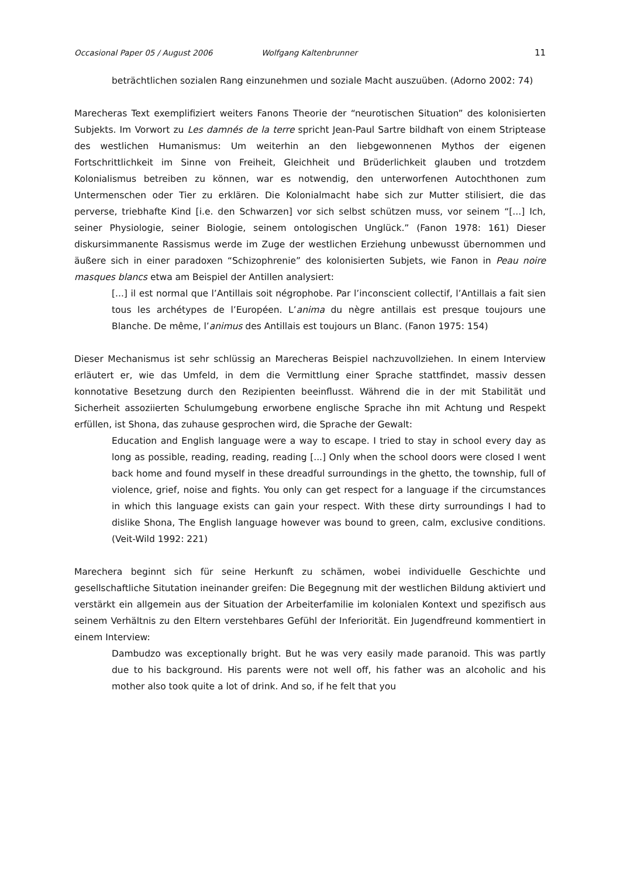Occasional Paper 05 / August 2006 Wolfgang Kaltenbrunner 11
beträchtlichen sozialen Rang einzunehmen und soziale Macht auszuüben. (Adorno 2002: 74)
Marecheras Text exemplifiziert weiters Fanons Theorie der “neurotischen Situation” des kolonisierten Subjekts. Im Vorwort zu Les damnés de la terre spricht Jean-Paul Sartre bildhaft von einem Striptease des westlichen Humanismus: Um weiterhin an den liebgewonnenen Mythos der eigenen Fortschrittlichkeit im Sinne von Freiheit, Gleichheit und Brüderlichkeit glauben und trotzdem Kolonialismus betreiben zu können, war es notwendig, den unterworfenen Autochthonen zum Untermenschen oder Tier zu erklären. Die Kolonialmacht habe sich zur Mutter stilisiert, die das perverse, triebhafte Kind [i.e. den Schwarzen] vor sich selbst schützen muss, vor seinem “[...] Ich, seiner Physiologie, seiner Biologie, seinem ontologischen Unglück.” (Fanon 1978: 161) Dieser diskursimmanente Rassismus werde im Zuge der westlichen Erziehung unbewusst übernommen und äußere sich in einer paradoxen “Schizophrenie” des kolonisierten Subjets, wie Fanon in Peau noire masques blancs etwa am Beispiel der Antillen analysiert:
[...] il est normal que l’Antillais soit négrophobe. Par l’inconscient collectif, l’Antillais a fait sien tous les archétypes de l’Européen. L’anima du nègre antillais est presque toujours une Blanche. De même, l’animus des Antillais est toujours un Blanc. (Fanon 1975: 154)
Dieser Mechanismus ist sehr schlüssig an Marecheras Beispiel nachzuvollziehen. In einem Interview erläutert er, wie das Umfeld, in dem die Vermittlung einer Sprache stattfindet, massiv dessen konnotative Besetzung durch den Rezipienten beeinflusst. Während die in der mit Stabilität und Sicherheit assoziierten Schulumgebung erworbene englische Sprache ihn mit Achtung und Respekt erfüllen, ist Shona, das zuhause gesprochen wird, die Sprache der Gewalt:
Education and English language were a way to escape. I tried to stay in school every day as long as possible, reading, reading, reading [...] Only when the school doors were closed I went back home and found myself in these dreadful surroundings in the ghetto, the township, full of violence, grief, noise and fights. You only can get respect for a language if the circumstances in which this language exists can gain your respect. With these dirty surroundings I had to dislike Shona, The English language however was bound to green, calm, exclusive conditions. (Veit-Wild 1992: 221)
Marechera beginnt sich für seine Herkunft zu schämen, wobei individuelle Geschichte und gesellschaftliche Situtation ineinander greifen: Die Begegnung mit der westlichen Bildung aktiviert und verstärkt ein allgemein aus der Situation der Arbeiterfamilie im kolonialen Kontext und spezifisch aus seinem Verhältnis zu den Eltern verstehbares Gefühl der Inferiorität. Ein Jugendfreund kommentiert in einem Interview:
Dambudzo was exceptionally bright. But he was very easily made paranoid. This was partly due to his background. His parents were not well off, his father was an alcoholic and his mother also took quite a lot of drink. And so, if he felt that you